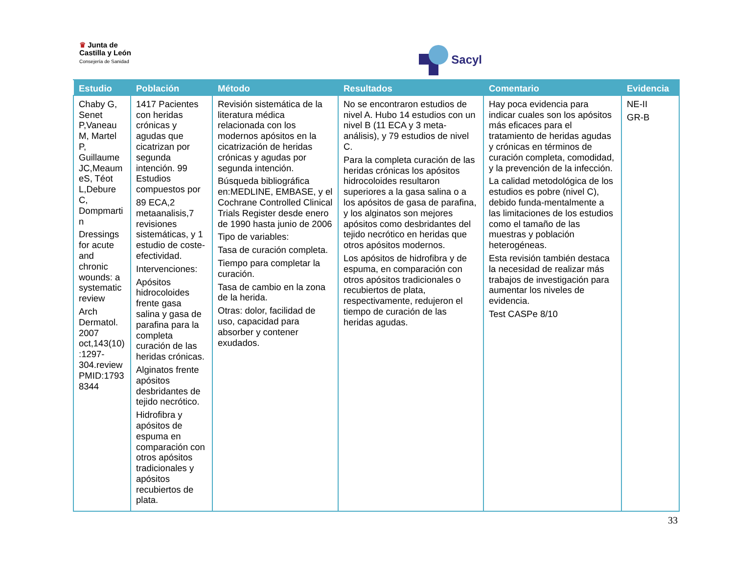♛ Junta de
Castilla y León
Consejería de Sanidad
Sacyl
| Estudio | Población | Método | Resultados | Comentario | Evidencia |
| --- | --- | --- | --- | --- | --- |
| Chaby G, Senet P,Vaneau M, Martel P, Guillaume JC,Meaum eS, Téot L,Debure C, Dompmarti n Dressings for acute and chronic wounds: a systematic review Arch Dermatol. 2007 oct,143(10) :1297-304.review PMID:1793 8344 | 1417 Pacientes con heridas crónicas y agudas que cicatrizan por segunda intención. 99 Estudios compuestos por 89 ECA,2 metaanalisis,7 revisiones sistemáticas, y 1 estudio de coste-efectividad. Intervenciones: Apósitos hidrocoloides frente gasa salina y gasa de parafina para la completa curación de las heridas crónicas. Alginatos frente apósitos desbridantes de tejido necrótico. Hidrofibra y apósitos de espuma en comparación con otros apósitos tradicionales y apósitos recubiertos de plata. | Revisión sistemática de la literatura médica relacionada con los modernos apósitos en la cicatrización de heridas crónicas y agudas por segunda intención. Búsqueda bibliográfica en:MEDLINE, EMBASE, y el Cochrane Controlled Clinical Trials Register desde enero de 1990 hasta junio de 2006 Tipo de variables: Tasa de curación completa. Tiempo para completar la curación. Tasa de cambio en la zona de la herida. Otras: dolor, facilidad de uso, capacidad para absorber y contener exudados. | No se encontraron estudios de nivel A. Hubo 14 estudios con un nivel B (11 ECA y 3 meta-análisis), y 79 estudios de nivel C. Para la completa curación de las heridas crónicas los apósitos hidrocoloides resultaron superiores a la gasa salina o a los apósitos de gasa de parafina, y los alginatos son mejores apósitos como desbridantes del tejido necrótico en heridas que otros apósitos modernos. Los apósitos de hidrofibra y de espuma, en comparación con otros apósitos tradicionales o recubiertos de plata, respectivamente, redujeron el tiempo de curación de las heridas agudas. | Hay poca evidencia para indicar cuales son los apósitos más eficaces para el tratamiento de heridas agudas y crónicas en términos de curación completa, comodidad, y la prevención de la infección. La calidad metodológica de los estudios es pobre (nivel C), debido funda-mentalmente a las limitaciones de los estudios como el tamaño de las muestras y población heterogéneas. Esta revisión también destaca la necesidad de realizar más trabajos de investigación para aumentar los niveles de evidencia. Test CASPe 8/10 | NE-II GR-B |
33